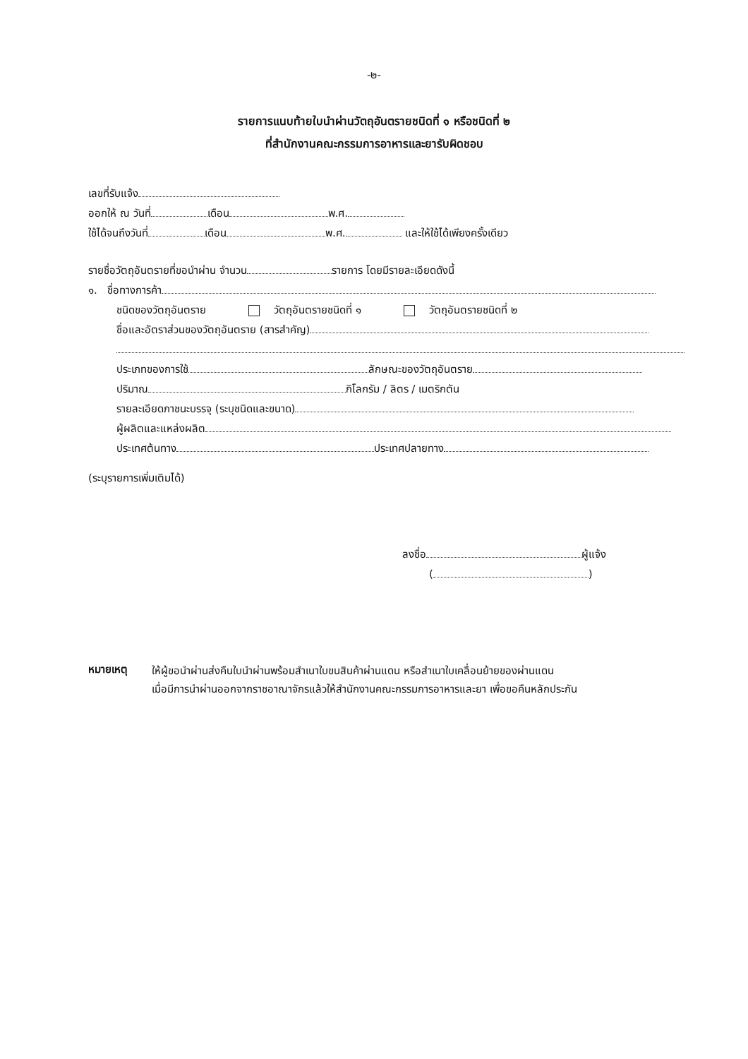-๒-
รายการแนบท้ายใบนำผ่านวัตถุอันตรายชนิดที่ ๑ หรือชนิดที่ ๒
ที่สำนักงานคณะกรรมการอาหารและยารับผิดชอบ
เลขที่รับแจ้ง
ออกให้ ณ วันที่ เดือน พ.ศ.
ใช้ได้จนถึงวันที่ เดือน พ.ศ. และให้ใช้ได้เพียงครั้งเดียว
รายชื่อวัตถุอันตรายที่ขอนำผ่าน จำนวน รายการ โดยมีรายละเอียดดังนี้
๑. ชื่อทางการค้า
ชนิดของวัตถุอันตราย วัตถุอันตรายชนิดที่ ๑ วัตถุอันตรายชนิดที่ ๒
ชื่อและอัตราส่วนของวัตถุอันตราย (สารสำคัญ)
ประเภทของการใช้ ลักษณะของวัตถุอันตราย
ปริมาณ กิโลกรัม / ลิตร / เมตริกตัน
รายละเอียดภาชนะบรรจุ (ระบุชนิดและขนาด)
ผู้ผลิตและแหล่งผลิต
ประเทศต้นทาง ประเทศปลายทาง
(ระบุรายการเพิ่มเติมได้)
ลงชื่อ ผู้แจ้ง
( )
หมายเหตุ
ให้ผู้ขอนำผ่านส่งคืนใบนำผ่านพร้อมสำเนาใบขนสินค้าผ่านแดน หรือสำเนาใบเคลื่อนย้ายของผ่านแดน
เมื่อมีการนำผ่านออกจากราชอาณาจักรแล้วให้สำนักงานคณะกรรมการอาหารและยา เพื่อขอคืนหลักประกัน